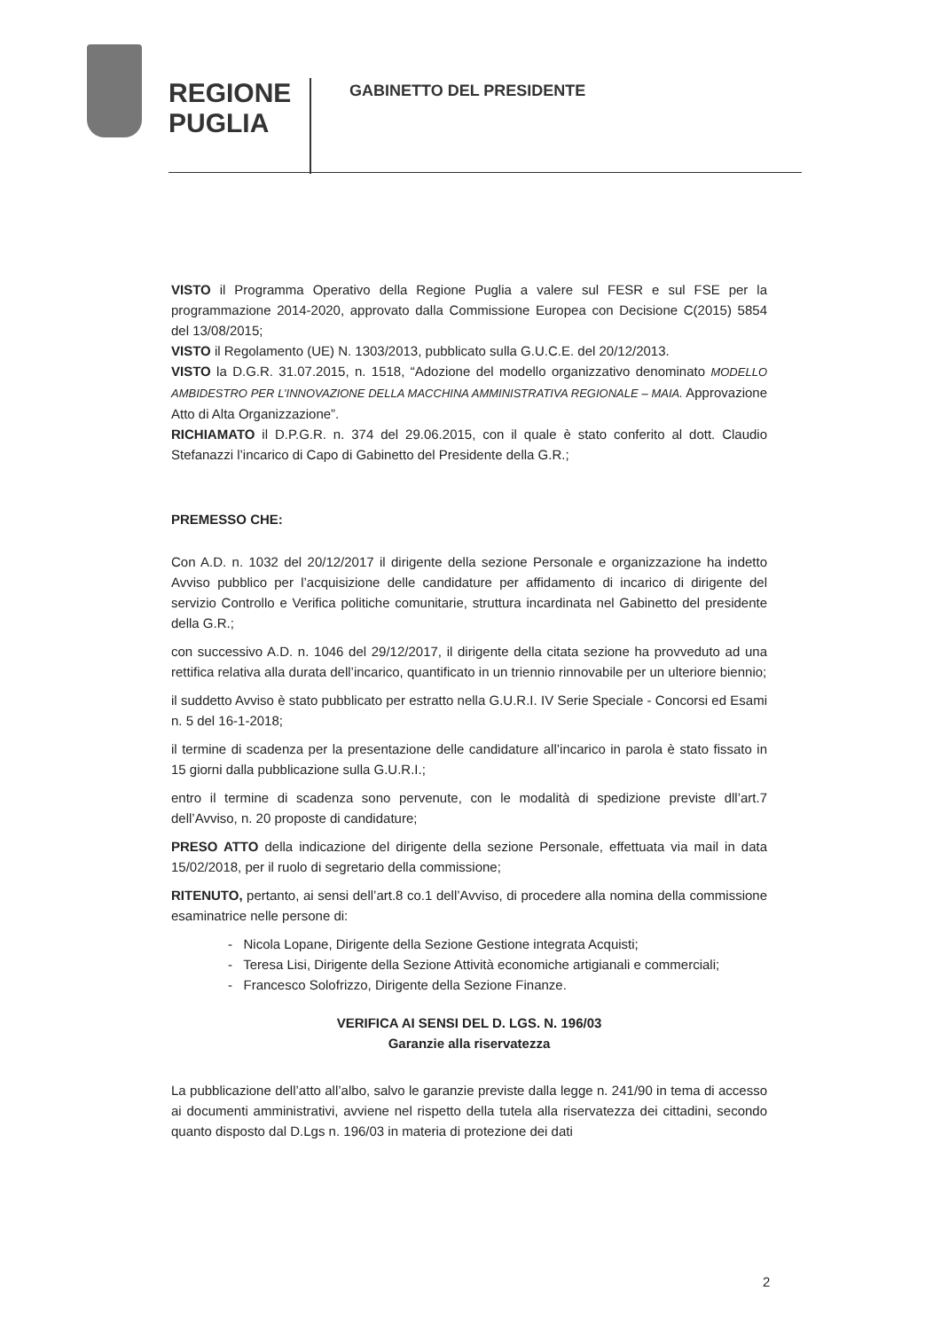REGIONE
PUGLIA
GABINETTO DEL PRESIDENTE
VISTO il Programma Operativo della Regione Puglia a valere sul FESR e sul FSE per la programmazione 2014-2020, approvato dalla Commissione Europea con Decisione C(2015) 5854 del 13/08/2015;
VISTO il Regolamento (UE) N. 1303/2013, pubblicato sulla G.U.C.E. del 20/12/2013.
VISTO la D.G.R. 31.07.2015, n. 1518, “Adozione del modello organizzativo denominato MODELLO AMBIDESTRO PER L’INNOVAZIONE DELLA MACCHINA AMMINISTRATIVA REGIONALE – MAIA. Approvazione Atto di Alta Organizzazione”.
RICHIAMATO il D.P.G.R. n. 374 del 29.06.2015, con il quale è stato conferito al dott. Claudio Stefanazzi l’incarico di Capo di Gabinetto del Presidente della G.R.;
PREMESSO CHE:
Con A.D. n. 1032 del 20/12/2017 il dirigente della sezione Personale e organizzazione ha indetto Avviso pubblico per l’acquisizione delle candidature per affidamento di incarico di dirigente del servizio Controllo e Verifica politiche comunitarie, struttura incardinata nel Gabinetto del presidente della G.R.;
con successivo A.D. n. 1046 del 29/12/2017, il dirigente della citata sezione ha provveduto ad una rettifica relativa alla durata dell’incarico, quantificato in un triennio rinnovabile per un ulteriore biennio;
il suddetto Avviso è stato pubblicato per estratto nella G.U.R.I. IV Serie Speciale - Concorsi ed Esami n. 5 del 16-1-2018;
il termine di scadenza per la presentazione delle candidature all’incarico in parola è stato fissato in 15 giorni dalla pubblicazione sulla G.U.R.I.;
entro il termine di scadenza sono pervenute, con le modalità di spedizione previste dll’art.7 dell’Avviso, n. 20 proposte di candidature;
PRESO ATTO della indicazione del dirigente della sezione Personale, effettuata via mail in data 15/02/2018, per il ruolo di segretario della commissione;
RITENUTO, pertanto, ai sensi dell’art.8 co.1 dell’Avviso, di procedere alla nomina della commissione esaminatrice nelle persone di:
- Nicola Lopane, Dirigente della Sezione Gestione integrata Acquisti;
- Teresa Lisi, Dirigente della Sezione Attività economiche artigianali e commerciali;
- Francesco Solofrizzo, Dirigente della Sezione Finanze.
VERIFICA AI SENSI DEL D. LGS. N. 196/03
Garanzie alla riservatezza
La pubblicazione dell’atto all’albo, salvo le garanzie previste dalla legge n. 241/90 in tema di accesso ai documenti amministrativi, avviene nel rispetto della tutela alla riservatezza dei cittadini, secondo quanto disposto dal D.Lgs n. 196/03 in materia di protezione dei dati
2